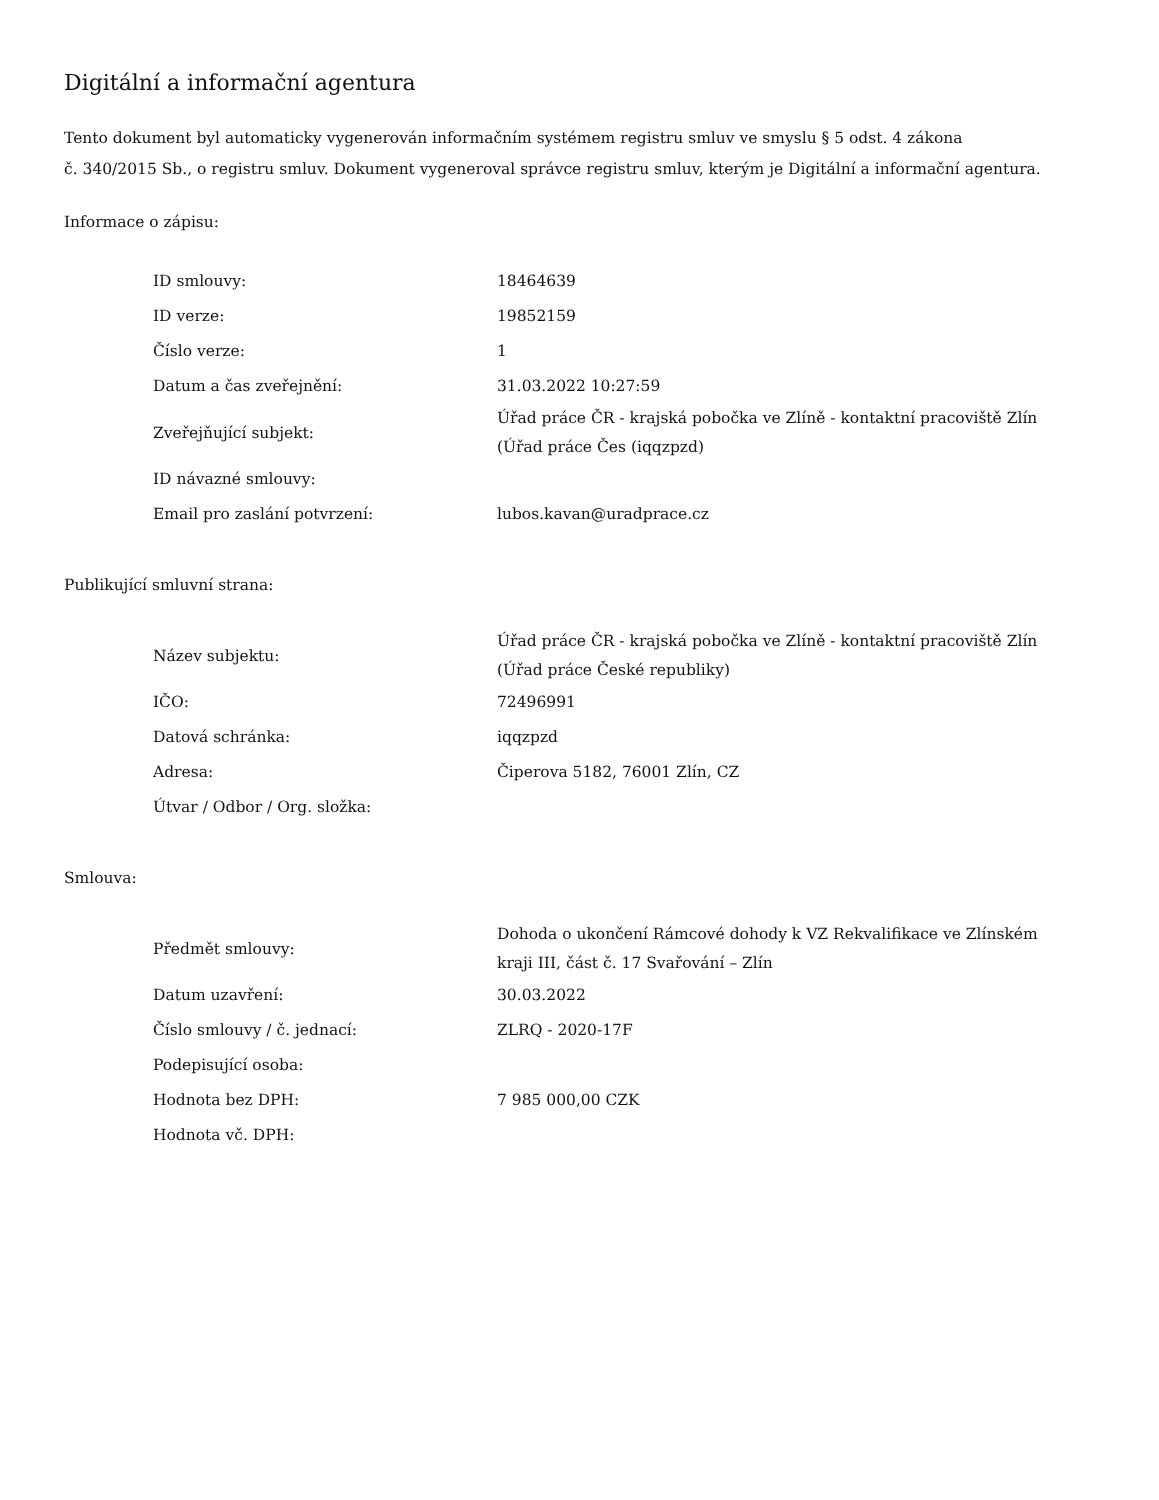Digitální a informační agentura
Tento dokument byl automaticky vygenerován informačním systémem registru smluv ve smyslu § 5 odst. 4 zákona
č. 340/2015 Sb., o registru smluv. Dokument vygeneroval správce registru smluv, kterým je Digitální a informační agentura.
Informace o zápisu:
| ID smlouvy: | 18464639 |
| ID verze: | 19852159 |
| Číslo verze: | 1 |
| Datum a čas zveřejnění: | 31.03.2022 10:27:59 |
| Zveřejňující subjekt: | Úřad práce ČR - krajská pobočka ve Zlíně - kontaktní pracoviště Zlín (Úřad práce Čes (iqqzpzd) |
| ID návazné smlouvy: | |
| Email pro zaslání potvrzení: | lubos.kavan@uradprace.cz |
Publikující smluvní strana:
| Název subjektu: | Úřad práce ČR - krajská pobočka ve Zlíně - kontaktní pracoviště Zlín (Úřad práce České republiky) |
| IČO: | 72496991 |
| Datová schránka: | iqqzpzd |
| Adresa: | Čiperova 5182, 76001 Zlín, CZ |
| Útvar / Odbor / Org. složka: | |
Smlouva:
| Předmět smlouvy: | Dohoda o ukončení Rámcové dohody k VZ Rekvalifikace ve Zlínském kraji III, část č. 17 Svařování – Zlín |
| Datum uzavření: | 30.03.2022 |
| Číslo smlouvy / č. jednací: | ZLRQ - 2020-17F |
| Podepisující osoba: | |
| Hodnota bez DPH: | 7 985 000,00 CZK |
| Hodnota vč. DPH: | |